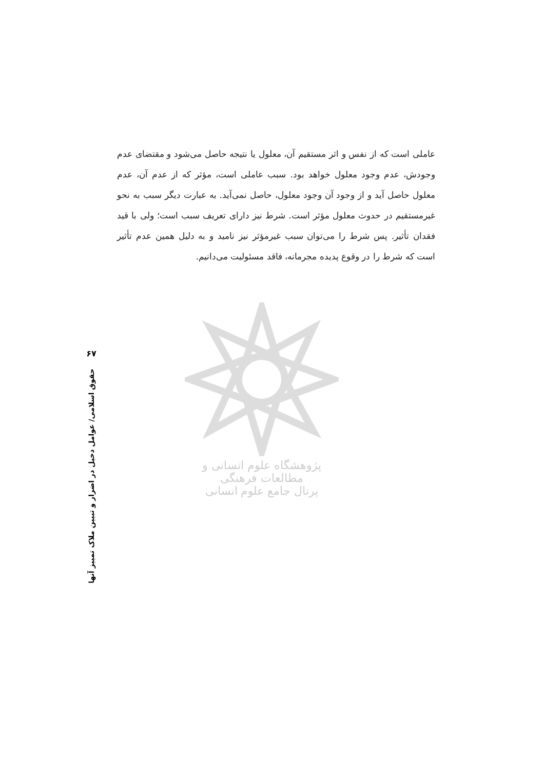عاملی است که از نفس و اثر مستقیم آن، معلول یا نتیجه حاصل می‌شود و مقتضای عدم وجودش، عدم وجود معلول خواهد بود. سبب عاملی است، مؤثر که از عدم آن، عدم معلول حاصل آید و از وجود آن وجود معلول، حاصل نمی‌آید. به عبارت دیگر سبب به نحو غیرمستقیم در حدوث معلول مؤثر است. شرط نیز دارای تعریف سبب است؛ ولی با قید فقدان تأثیر. پس شرط را می‌توان سبب غیرمؤثر نیز نامید و به دلیل همین عدم تأثیر است که شرط را در وقوع پدیده مجرمانه، فاقد مسئولیت می‌دانیم.
پژوهشگاه علوم انسانی و مطالعات فرهنگی
پرتال جامع علوم انسانی
۶۷
حقوق اسلامی/ عوامل دخیل در اضرار و تبیین ملاک تمییز آنها